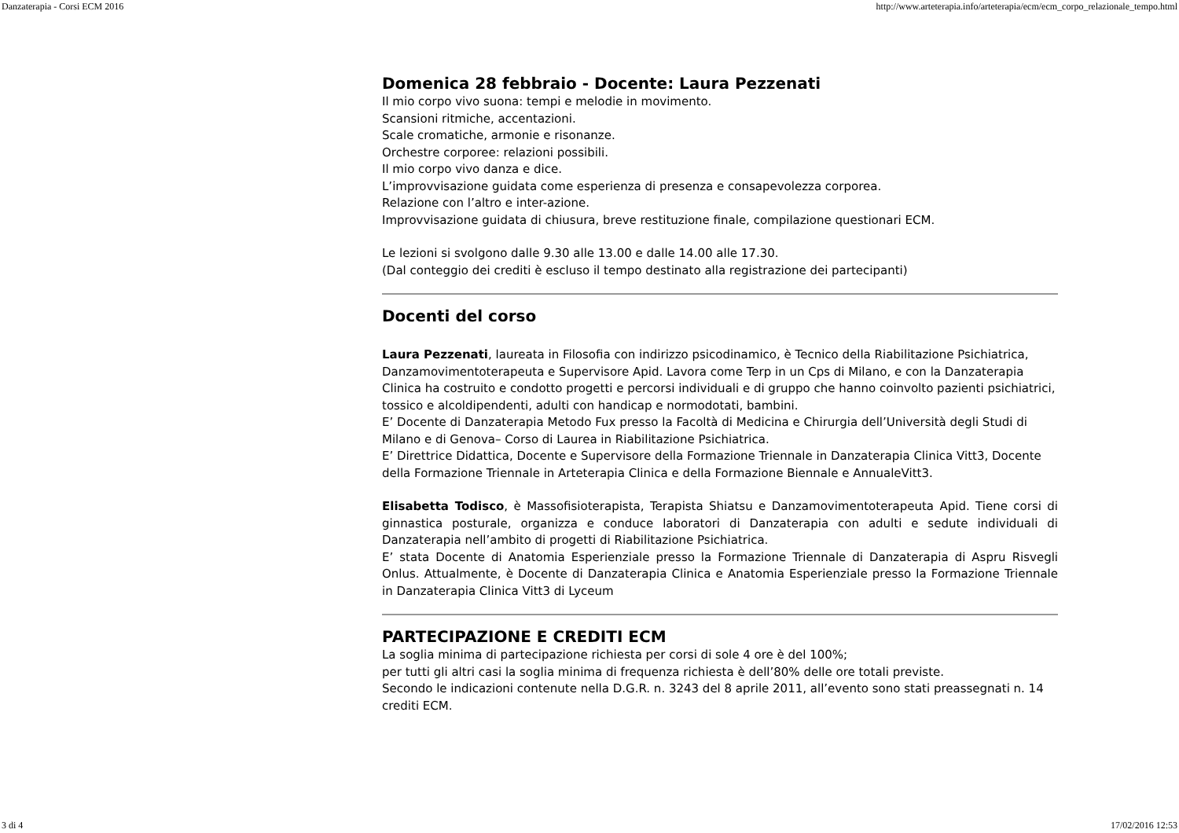Danzaterapia - Corsi ECM 2016 http://www.arteterapia.info/arteterapia/ecm/ecm_corpo_relazionale_tempo.html
Domenica 28 febbraio - Docente: Laura Pezzenati
Il mio corpo vivo suona: tempi e melodie in movimento.
Scansioni ritmiche, accentazioni.
Scale cromatiche, armonie e risonanze.
Orchestre corporee: relazioni possibili.
Il mio corpo vivo danza e dice.
L’improvvisazione guidata come esperienza di presenza e consapevolezza corporea.
Relazione con l’altro e inter-azione.
Improvvisazione guidata di chiusura, breve restituzione finale, compilazione questionari ECM.
Le lezioni si svolgono dalle 9.30 alle 13.00 e dalle 14.00 alle 17.30.
(Dal conteggio dei crediti è escluso il tempo destinato alla registrazione dei partecipanti)
Docenti del corso
Laura Pezzenati, laureata in Filosofia con indirizzo psicodinamico, è Tecnico della Riabilitazione Psichiatrica, Danzamovimentoterapeuta e Supervisore Apid. Lavora come Terp in un Cps di Milano, e con la Danzaterapia Clinica ha costruito e condotto progetti e percorsi individuali e di gruppo che hanno coinvolto pazienti psichiatrici, tossico e alcoldipendenti, adulti con handicap e normodotati, bambini.
E’ Docente di Danzaterapia Metodo Fux presso la Facoltà di Medicina e Chirurgia dell’Università degli Studi di Milano e di Genova– Corso di Laurea in Riabilitazione Psichiatrica.
E’ Direttrice Didattica, Docente e Supervisore della Formazione Triennale in Danzaterapia Clinica Vitt3, Docente della Formazione Triennale in Arteterapia Clinica e della Formazione Biennale e AnnualeVitt3.
Elisabetta Todisco, è Massofisioterapista, Terapista Shiatsu e Danzamovimentoterapeuta Apid. Tiene corsi di ginnastica posturale, organizza e conduce laboratori di Danzaterapia con adulti e sedute individuali di Danzaterapia nell’ambito di progetti di Riabilitazione Psichiatrica.
E’ stata Docente di Anatomia Esperienziale presso la Formazione Triennale di Danzaterapia di Aspru Risvegli Onlus. Attualmente, è Docente di Danzaterapia Clinica e Anatomia Esperienziale presso la Formazione Triennale in Danzaterapia Clinica Vitt3 di Lyceum
PARTECIPAZIONE E CREDITI ECM
La soglia minima di partecipazione richiesta per corsi di sole 4 ore è del 100%;
per tutti gli altri casi la soglia minima di frequenza richiesta è dell’80% delle ore totali previste.
Secondo le indicazioni contenute nella D.G.R. n. 3243 del 8 aprile 2011, all’evento sono stati preassegnati n. 14 crediti ECM.
3 di 4 17/02/2016 12:53